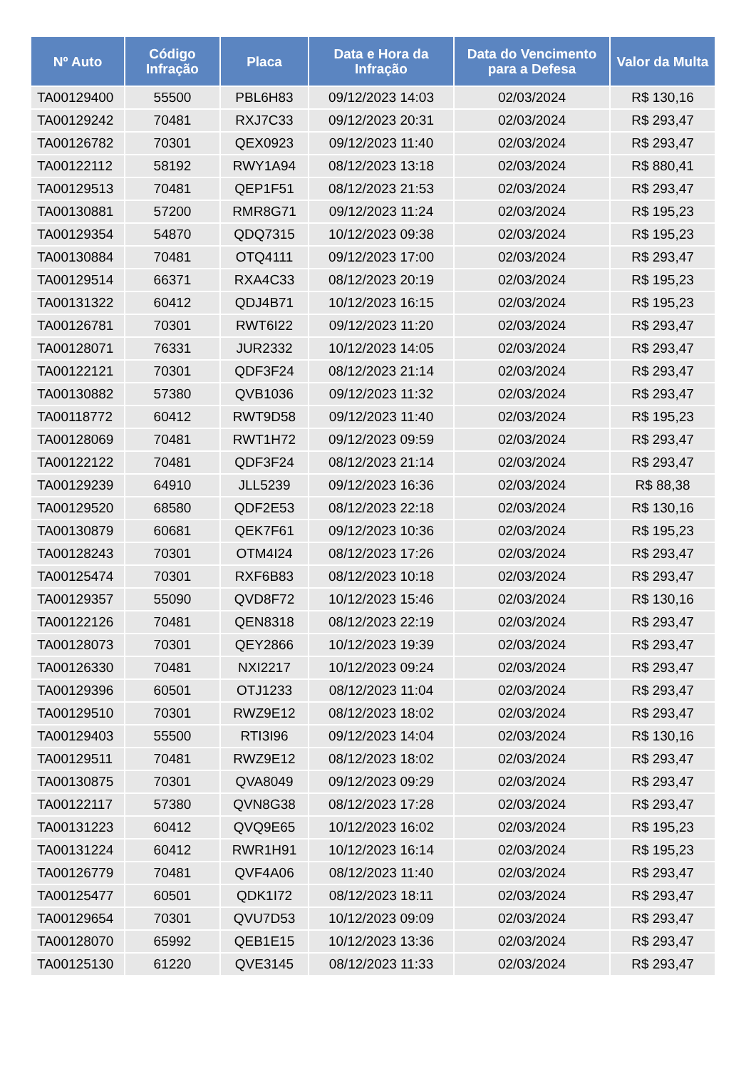| Nº Auto | Código Infração | Placa | Data e Hora da Infração | Data do Vencimento para a Defesa | Valor da Multa |
| --- | --- | --- | --- | --- | --- |
| TA00129400 | 55500 | PBL6H83 | 09/12/2023 14:03 | 02/03/2024 | R$ 130,16 |
| TA00129242 | 70481 | RXJ7C33 | 09/12/2023 20:31 | 02/03/2024 | R$ 293,47 |
| TA00126782 | 70301 | QEX0923 | 09/12/2023 11:40 | 02/03/2024 | R$ 293,47 |
| TA00122112 | 58192 | RWY1A94 | 08/12/2023 13:18 | 02/03/2024 | R$ 880,41 |
| TA00129513 | 70481 | QEP1F51 | 08/12/2023 21:53 | 02/03/2024 | R$ 293,47 |
| TA00130881 | 57200 | RMR8G71 | 09/12/2023 11:24 | 02/03/2024 | R$ 195,23 |
| TA00129354 | 54870 | QDQ7315 | 10/12/2023 09:38 | 02/03/2024 | R$ 195,23 |
| TA00130884 | 70481 | OTQ4111 | 09/12/2023 17:00 | 02/03/2024 | R$ 293,47 |
| TA00129514 | 66371 | RXA4C33 | 08/12/2023 20:19 | 02/03/2024 | R$ 195,23 |
| TA00131322 | 60412 | QDJ4B71 | 10/12/2023 16:15 | 02/03/2024 | R$ 195,23 |
| TA00126781 | 70301 | RWT6I22 | 09/12/2023 11:20 | 02/03/2024 | R$ 293,47 |
| TA00128071 | 76331 | JUR2332 | 10/12/2023 14:05 | 02/03/2024 | R$ 293,47 |
| TA00122121 | 70301 | QDF3F24 | 08/12/2023 21:14 | 02/03/2024 | R$ 293,47 |
| TA00130882 | 57380 | QVB1036 | 09/12/2023 11:32 | 02/03/2024 | R$ 293,47 |
| TA00118772 | 60412 | RWT9D58 | 09/12/2023 11:40 | 02/03/2024 | R$ 195,23 |
| TA00128069 | 70481 | RWT1H72 | 09/12/2023 09:59 | 02/03/2024 | R$ 293,47 |
| TA00122122 | 70481 | QDF3F24 | 08/12/2023 21:14 | 02/03/2024 | R$ 293,47 |
| TA00129239 | 64910 | JLL5239 | 09/12/2023 16:36 | 02/03/2024 | R$ 88,38 |
| TA00129520 | 68580 | QDF2E53 | 08/12/2023 22:18 | 02/03/2024 | R$ 130,16 |
| TA00130879 | 60681 | QEK7F61 | 09/12/2023 10:36 | 02/03/2024 | R$ 195,23 |
| TA00128243 | 70301 | OTM4I24 | 08/12/2023 17:26 | 02/03/2024 | R$ 293,47 |
| TA00125474 | 70301 | RXF6B83 | 08/12/2023 10:18 | 02/03/2024 | R$ 293,47 |
| TA00129357 | 55090 | QVD8F72 | 10/12/2023 15:46 | 02/03/2024 | R$ 130,16 |
| TA00122126 | 70481 | QEN8318 | 08/12/2023 22:19 | 02/03/2024 | R$ 293,47 |
| TA00128073 | 70301 | QEY2866 | 10/12/2023 19:39 | 02/03/2024 | R$ 293,47 |
| TA00126330 | 70481 | NXI2217 | 10/12/2023 09:24 | 02/03/2024 | R$ 293,47 |
| TA00129396 | 60501 | OTJ1233 | 08/12/2023 11:04 | 02/03/2024 | R$ 293,47 |
| TA00129510 | 70301 | RWZ9E12 | 08/12/2023 18:02 | 02/03/2024 | R$ 293,47 |
| TA00129403 | 55500 | RTI3I96 | 09/12/2023 14:04 | 02/03/2024 | R$ 130,16 |
| TA00129511 | 70481 | RWZ9E12 | 08/12/2023 18:02 | 02/03/2024 | R$ 293,47 |
| TA00130875 | 70301 | QVA8049 | 09/12/2023 09:29 | 02/03/2024 | R$ 293,47 |
| TA00122117 | 57380 | QVN8G38 | 08/12/2023 17:28 | 02/03/2024 | R$ 293,47 |
| TA00131223 | 60412 | QVQ9E65 | 10/12/2023 16:02 | 02/03/2024 | R$ 195,23 |
| TA00131224 | 60412 | RWR1H91 | 10/12/2023 16:14 | 02/03/2024 | R$ 195,23 |
| TA00126779 | 70481 | QVF4A06 | 08/12/2023 11:40 | 02/03/2024 | R$ 293,47 |
| TA00125477 | 60501 | QDK1I72 | 08/12/2023 18:11 | 02/03/2024 | R$ 293,47 |
| TA00129654 | 70301 | QVU7D53 | 10/12/2023 09:09 | 02/03/2024 | R$ 293,47 |
| TA00128070 | 65992 | QEB1E15 | 10/12/2023 13:36 | 02/03/2024 | R$ 293,47 |
| TA00125130 | 61220 | QVE3145 | 08/12/2023 11:33 | 02/03/2024 | R$ 293,47 |